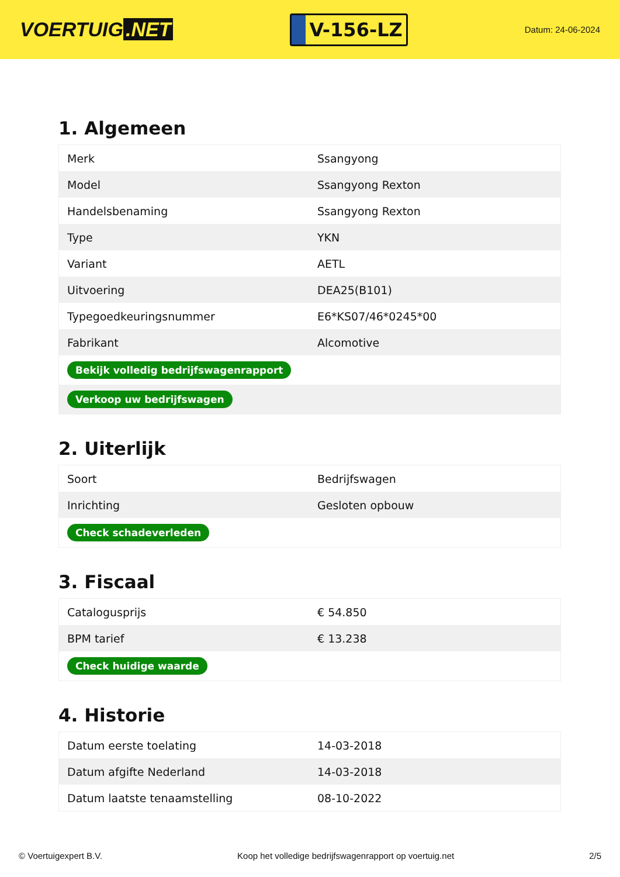VOERTUIG.NET
V-156-LZ
Datum: 24-06-2024
1. Algemeen
| Merk | Ssangyong |
| Model | Ssangyong Rexton |
| Handelsbenaming | Ssangyong Rexton |
| Type | YKN |
| Variant | AETL |
| Uitvoering | DEA25(B101) |
| Typegoedkeuringsnummer | E6*KS07/46*0245*00 |
| Fabrikant | Alcomotive |
| Bekijk volledig bedrijfswagenrapport | |
| Verkoop uw bedrijfswagen | |
2. Uiterlijk
| Soort | Bedrijfswagen |
| Inrichting | Gesloten opbouw |
| Check schadeverleden | |
3. Fiscaal
| Catalogusprijs | € 54.850 |
| BPM tarief | € 13.238 |
| Check huidige waarde | |
4. Historie
| Datum eerste toelating | 14-03-2018 |
| Datum afgifte Nederland | 14-03-2018 |
| Datum laatste tenaamstelling | 08-10-2022 |
© Voertuigexpert B.V. Koop het volledige bedrijfswagenrapport op voertuig.net 2/5